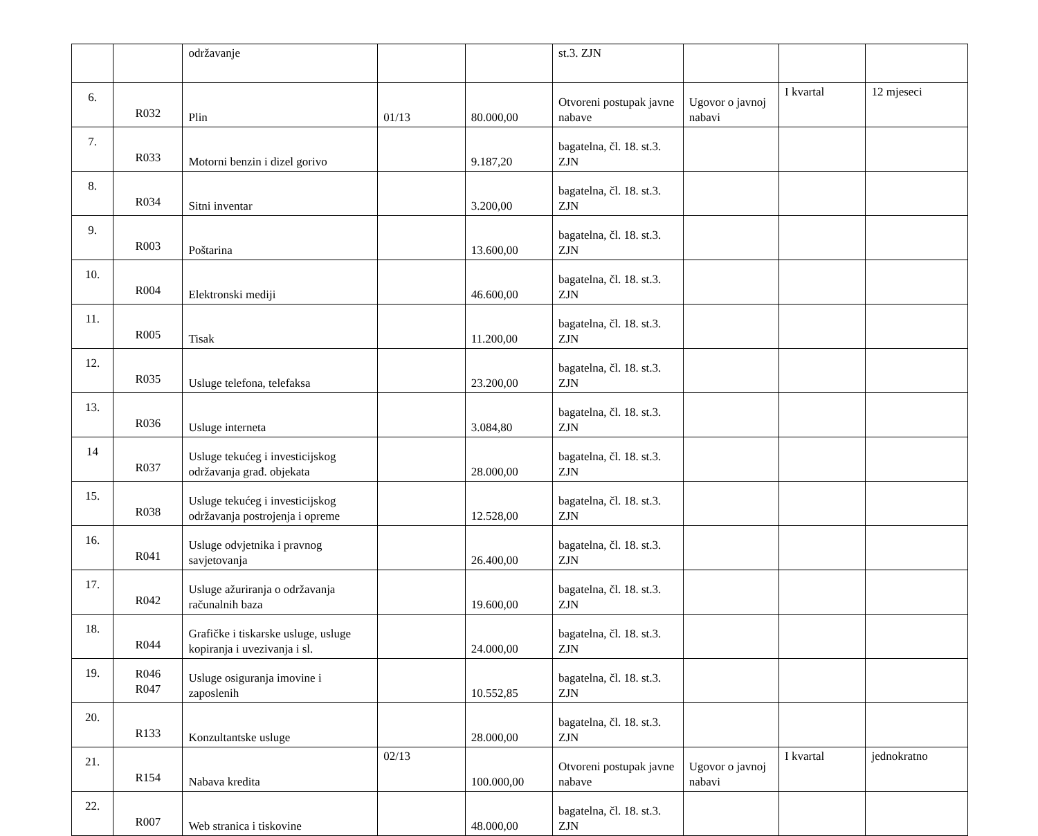| | | održavanje | | | st.3. ZJN | | | |
| 6. | R032 | Plin | 01/13 | 80.000,00 | Otvoreni postupak javne nabave | Ugovor o javnoj nabavi | I kvartal | 12 mjeseci |
| 7. | R033 | Motorni benzin i dizel gorivo | | 9.187,20 | bagatelna, čl. 18. st.3. ZJN | | | |
| 8. | R034 | Sitni inventar | | 3.200,00 | bagatelna, čl. 18. st.3. ZJN | | | |
| 9. | R003 | Poštarina | | 13.600,00 | bagatelna, čl. 18. st.3. ZJN | | | |
| 10. | R004 | Elektronski mediji | | 46.600,00 | bagatelna, čl. 18. st.3. ZJN | | | |
| 11. | R005 | Tisak | | 11.200,00 | bagatelna, čl. 18. st.3. ZJN | | | |
| 12. | R035 | Usluge telefona, telefaksa | | 23.200,00 | bagatelna, čl. 18. st.3. ZJN | | | |
| 13. | R036 | Usluge interneta | | 3.084,80 | bagatelna, čl. 18. st.3. ZJN | | | |
| 14 | R037 | Usluge tekućeg i investicijskog održavanja građ. objekata | | 28.000,00 | bagatelna, čl. 18. st.3. ZJN | | | |
| 15. | R038 | Usluge tekućeg i investicijskog održavanja postrojenja i opreme | | 12.528,00 | bagatelna, čl. 18. st.3. ZJN | | | |
| 16. | R041 | Usluge odvjetnika i pravnog savjetovanja | | 26.400,00 | bagatelna, čl. 18. st.3. ZJN | | | |
| 17. | R042 | Usluge ažuriranja o održavanja računalnih baza | | 19.600,00 | bagatelna, čl. 18. st.3. ZJN | | | |
| 18. | R044 | Grafičke i tiskarske usluge, usluge kopiranja i uvezivanja i sl. | | 24.000,00 | bagatelna, čl. 18. st.3. ZJN | | | |
| 19. | R046 R047 | Usluge osiguranja imovine i zaposlenih | | 10.552,85 | bagatelna, čl. 18. st.3. ZJN | | | |
| 20. | R133 | Konzultantske usluge | | 28.000,00 | bagatelna, čl. 18. st.3. ZJN | | | |
| 21. | R154 | Nabava kredita | 02/13 | 100.000,00 | Otvoreni postupak javne nabave | Ugovor o javnoj nabavi | I kvartal | jednokratno |
| 22. | R007 | Web stranica i tiskovine | | 48.000,00 | bagatelna, čl. 18. st.3. ZJN | | | |